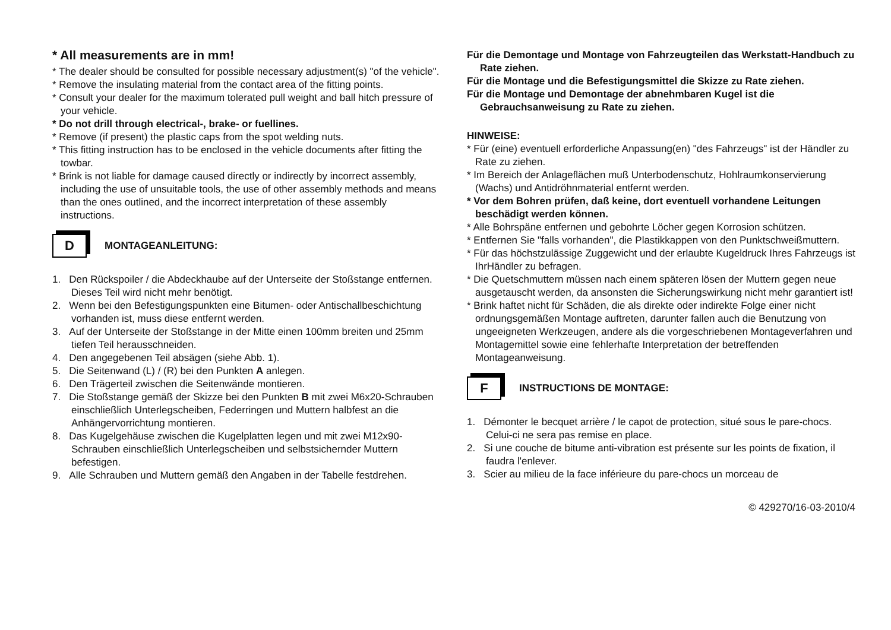* All measurements are in mm!
* The dealer should be consulted for possible necessary adjustment(s) "of the vehicle".
* Remove the insulating material from the contact area of the fitting points.
* Consult your dealer for the maximum tolerated pull weight and ball hitch pressure of your vehicle.
* Do not drill through electrical-, brake- or fuellines.
* Remove (if present) the plastic caps from the spot welding nuts.
* This fitting instruction has to be enclosed in the vehicle documents after fitting the towbar.
* Brink is not liable for damage caused directly or indirectly by incorrect assembly, including the use of unsuitable tools, the use of other assembly methods and means than the ones outlined, and the incorrect interpretation of these assembly instructions.
D
MONTAGEANLEITUNG:
1. Den Rückspoiler / die Abdeckhaube auf der Unterseite der Stoßstange entfernen. Dieses Teil wird nicht mehr benötigt.
2. Wenn bei den Befestigungspunkten eine Bitumen- oder Antischallbeschichtung vorhanden ist, muss diese entfernt werden.
3. Auf der Unterseite der Stoßstange in der Mitte einen 100mm breiten und 25mm tiefen Teil herausschneiden.
4. Den angegebenen Teil absägen (siehe Abb. 1).
5. Die Seitenwand (L) / (R) bei den Punkten A anlegen.
6. Den Trägerteil zwischen die Seitenwände montieren.
7. Die Stoßstange gemäß der Skizze bei den Punkten B mit zwei M6x20-Schrauben einschließlich Unterlegscheiben, Federringen und Muttern halbfest an die Anhängervorrichtung montieren.
8. Das Kugelgehäuse zwischen die Kugelplatten legen und mit zwei M12x90-Schrauben einschließlich Unterlegscheiben und selbstsichernder Muttern befestigen.
9. Alle Schrauben und Muttern gemäß den Angaben in der Tabelle festdrehen.
Für die Demontage und Montage von Fahrzeugteilen das Werkstatt-Handbuch zu Rate ziehen.
Für die Montage und die Befestigungsmittel die Skizze zu Rate ziehen.
Für die Montage und Demontage der abnehmbaren Kugel ist die Gebrauchsanweisung zu Rate zu ziehen.
HINWEISE:
* Für (eine) eventuell erforderliche Anpassung(en) "des Fahrzeugs" ist der Händler zu Rate zu ziehen.
* Im Bereich der Anlageflächen muß Unterbodenschutz, Hohlraumkonservierung (Wachs) und Antidröhnmaterial entfernt werden.
* Vor dem Bohren prüfen, daß keine, dort eventuell vorhandene Leitungen beschädigt werden können.
* Alle Bohrspäne entfernen und gebohrte Löcher gegen Korrosion schützen.
* Entfernen Sie "falls vorhanden", die Plastikkappen von den Punktschweißmuttern.
* Für das höchstzulässige Zuggewicht und der erlaubte Kugeldruck Ihres Fahrzeugs ist IhrHändler zu befragen.
* Die Quetschmuttern müssen nach einem späteren lösen der Muttern gegen neue ausgetauscht werden, da ansonsten die Sicherungswirkung nicht mehr garantiert ist!
* Brink haftet nicht für Schäden, die als direkte oder indirekte Folge einer nicht ordnungsgemäßen Montage auftreten, darunter fallen auch die Benutzung von ungeeigneten Werkzeugen, andere als die vorgeschriebenen Montageverfahren und Montagemittel sowie eine fehlerhafte Interpretation der betreffenden Montageanweisung.
F
INSTRUCTIONS DE MONTAGE:
1. Démonter le becquet arrière / le capot de protection, situé sous le pare-chocs. Celui-ci ne sera pas remise en place.
2. Si une couche de bitume anti-vibration est présente sur les points de fixation, il faudra l'enlever.
3. Scier au milieu de la face inférieure du pare-chocs un morceau de
© 429270/16-03-2010/4